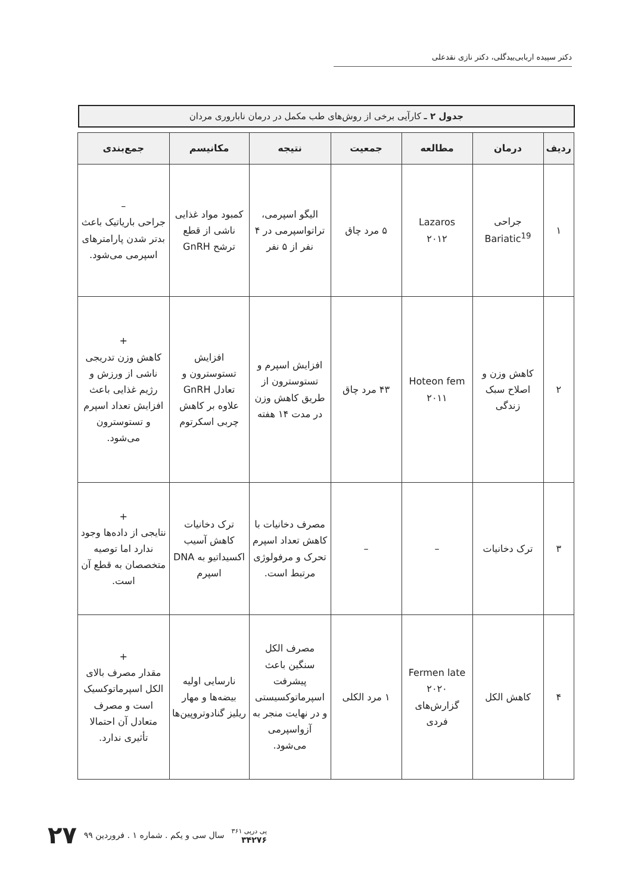دکتر سپیده اربابی‌بیدگلی، دکتر نازی نقدعلی
جدول ۲ ـ کارآیی برخی از روش‌های طب مکمل در درمان ناباروری مردان
| ردیف | درمان | مطالعه | جمعیت | نتیجه | مکانیسم | جمع‌بندی |
| --- | --- | --- | --- | --- | --- | --- |
| ۱ | جراحی Bariatic<sup>19</sup> | Lazaros ۲۰۱۲ | ۵ مرد چاق | الیگو اسپرمی، تراتواسپرمی در ۴ نفر از ۵ نفر | کمبود مواد غذایی ناشی از قطع ترشح GnRH | – جراحی باریاتیک باعث بدتر شدن پارامترهای اسپرمی می‌شود. |
| ۲ | کاهش وزن و اصلاح سبک زندگی | Hoteon fem ۲۰۱۱ | ۴۳ مرد چاق | افزایش اسپرم و تستوسترون از طریق کاهش وزن در مدت ۱۴ هفته | افزایش تستوسترون و تعادل GnRH علاوه بر کاهش چربی اسکرتوم | + کاهش وزن تدریجی ناشی از ورزش و رژیم غذایی باعث افزایش تعداد اسپرم و تستوسترون می‌شود. |
| ۳ | ترک دخانیات | – | – | مصرف دخانیات با کاهش تعداد اسپرم تحرک و مرفولوژی مرتبط است. | ترک دخانیات کاهش آسیب اکسیداتیو به DNA اسپرم | + نتایجی از داده‌ها وجود ندارد اما توصیه متخصصان به قطع آن است. |
| ۴ | کاهش الکل | Fermen late ۲۰۲۰ گزارش‌های فردی | ۱ مرد الکلی | مصرف الکل سنگین باعث پیشرفت اسپرماتوکسیستی و در نهایت منجر به آزواسپرمی می‌شود. | نارسایی اولیه بیضه‌ها و مهار ریلیز گنادوتروپین‌ها | + مقدار مصرف بالای الکل اسپرماتوکسیک است و مصرف متعادل آن احتمالا تأثیری ندارد. |
پی درپی ۳۶۱
۳۴۲۷۶
سال سی و یکم . شماره ۱ . فروردین ۹۹
۲۷